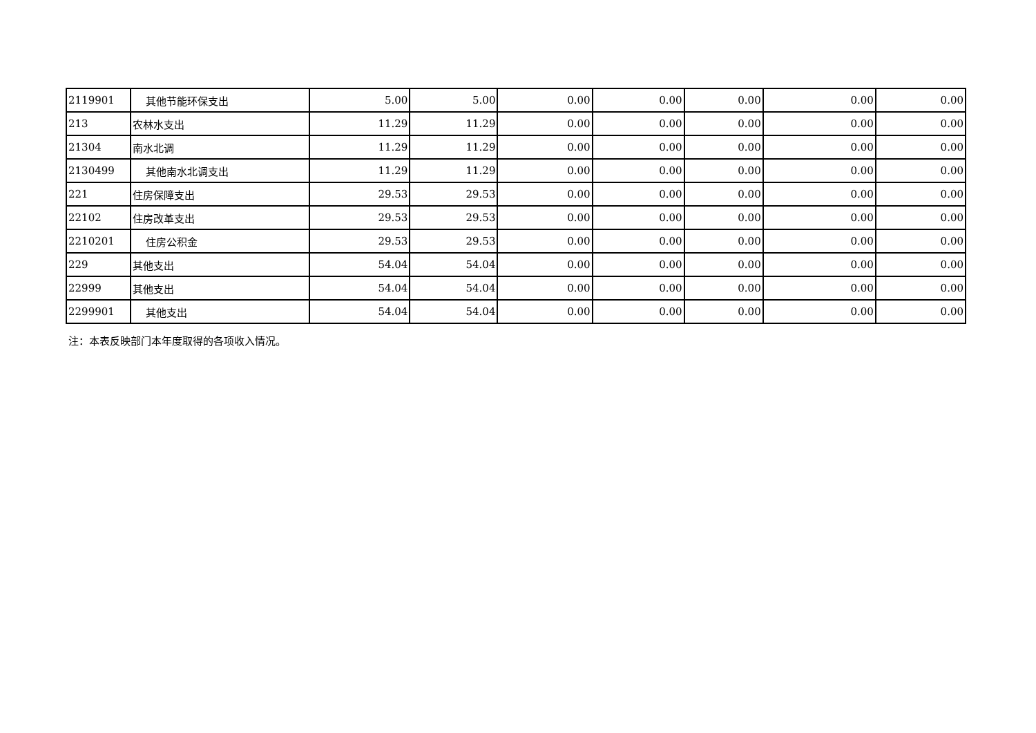| 2119901 | 其他节能环保支出 | 5.00 | 5.00 | 0.00 | 0.00 | 0.00 | 0.00 | 0.00 |
| 213 | 农林水支出 | 11.29 | 11.29 | 0.00 | 0.00 | 0.00 | 0.00 | 0.00 |
| 21304 | 南水北调 | 11.29 | 11.29 | 0.00 | 0.00 | 0.00 | 0.00 | 0.00 |
| 2130499 | 其他南水北调支出 | 11.29 | 11.29 | 0.00 | 0.00 | 0.00 | 0.00 | 0.00 |
| 221 | 住房保障支出 | 29.53 | 29.53 | 0.00 | 0.00 | 0.00 | 0.00 | 0.00 |
| 22102 | 住房改革支出 | 29.53 | 29.53 | 0.00 | 0.00 | 0.00 | 0.00 | 0.00 |
| 2210201 | 住房公积金 | 29.53 | 29.53 | 0.00 | 0.00 | 0.00 | 0.00 | 0.00 |
| 229 | 其他支出 | 54.04 | 54.04 | 0.00 | 0.00 | 0.00 | 0.00 | 0.00 |
| 22999 | 其他支出 | 54.04 | 54.04 | 0.00 | 0.00 | 0.00 | 0.00 | 0.00 |
| 2299901 | 其他支出 | 54.04 | 54.04 | 0.00 | 0.00 | 0.00 | 0.00 | 0.00 |
注：本表反映部门本年度取得的各项收入情况。